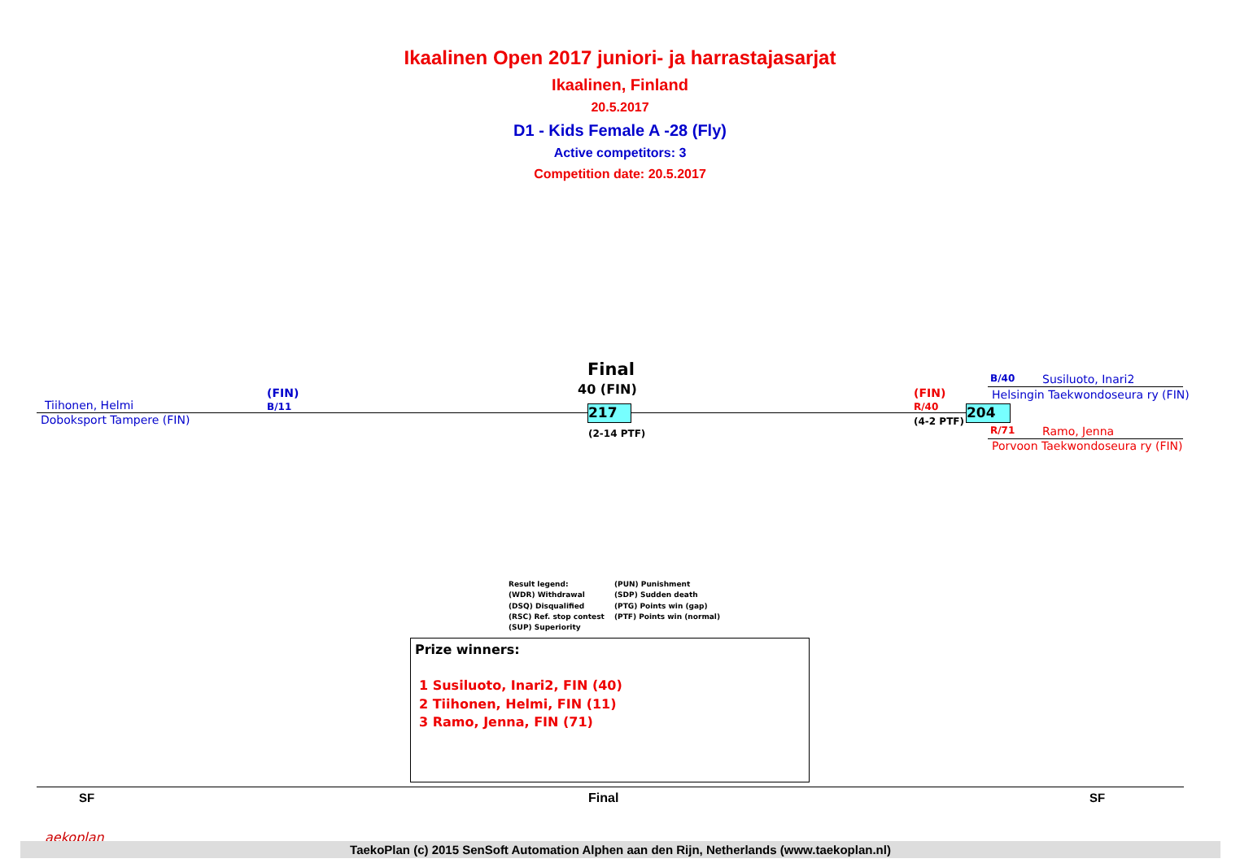Ikaalinen Open 2017 juniori- ja harrastajasarjat
Ikaalinen, Finland
20.5.2017
D1 - Kids Female A -28 (Fly)
Active competitors: 3
Competition date: 20.5.2017
Final
40 (FIN)
Tiihonen, Helmi
(FIN)
B/11
Doboksport Tampere (FIN)
217
(2-14 PTF)
(FIN)
R/40
(4-2 PTF)
204
B/40 Susiluoto, Inari2
Helsingin Taekwondoseura ry (FIN)
R/71 Ramo, Jenna
Porvoon Taekwondoseura ry (FIN)
Result legend: (PUN) Punishment (WDR) Withdrawal (SDP) Sudden death (DSQ) Disqualified (PTG) Points win (gap) (RSC) Ref. stop contest (PTF) Points win (normal) (SUP) Superiority
Prize winners:
1 Susiluoto, Inari2, FIN (40)
2 Tiihonen, Helmi, FIN (11)
3 Ramo, Jenna, FIN (71)
SF Final SF
aekoplan
TaekoPlan (c) 2015 SenSoft Automation Alphen aan den Rijn, Netherlands (www.taekoplan.nl)